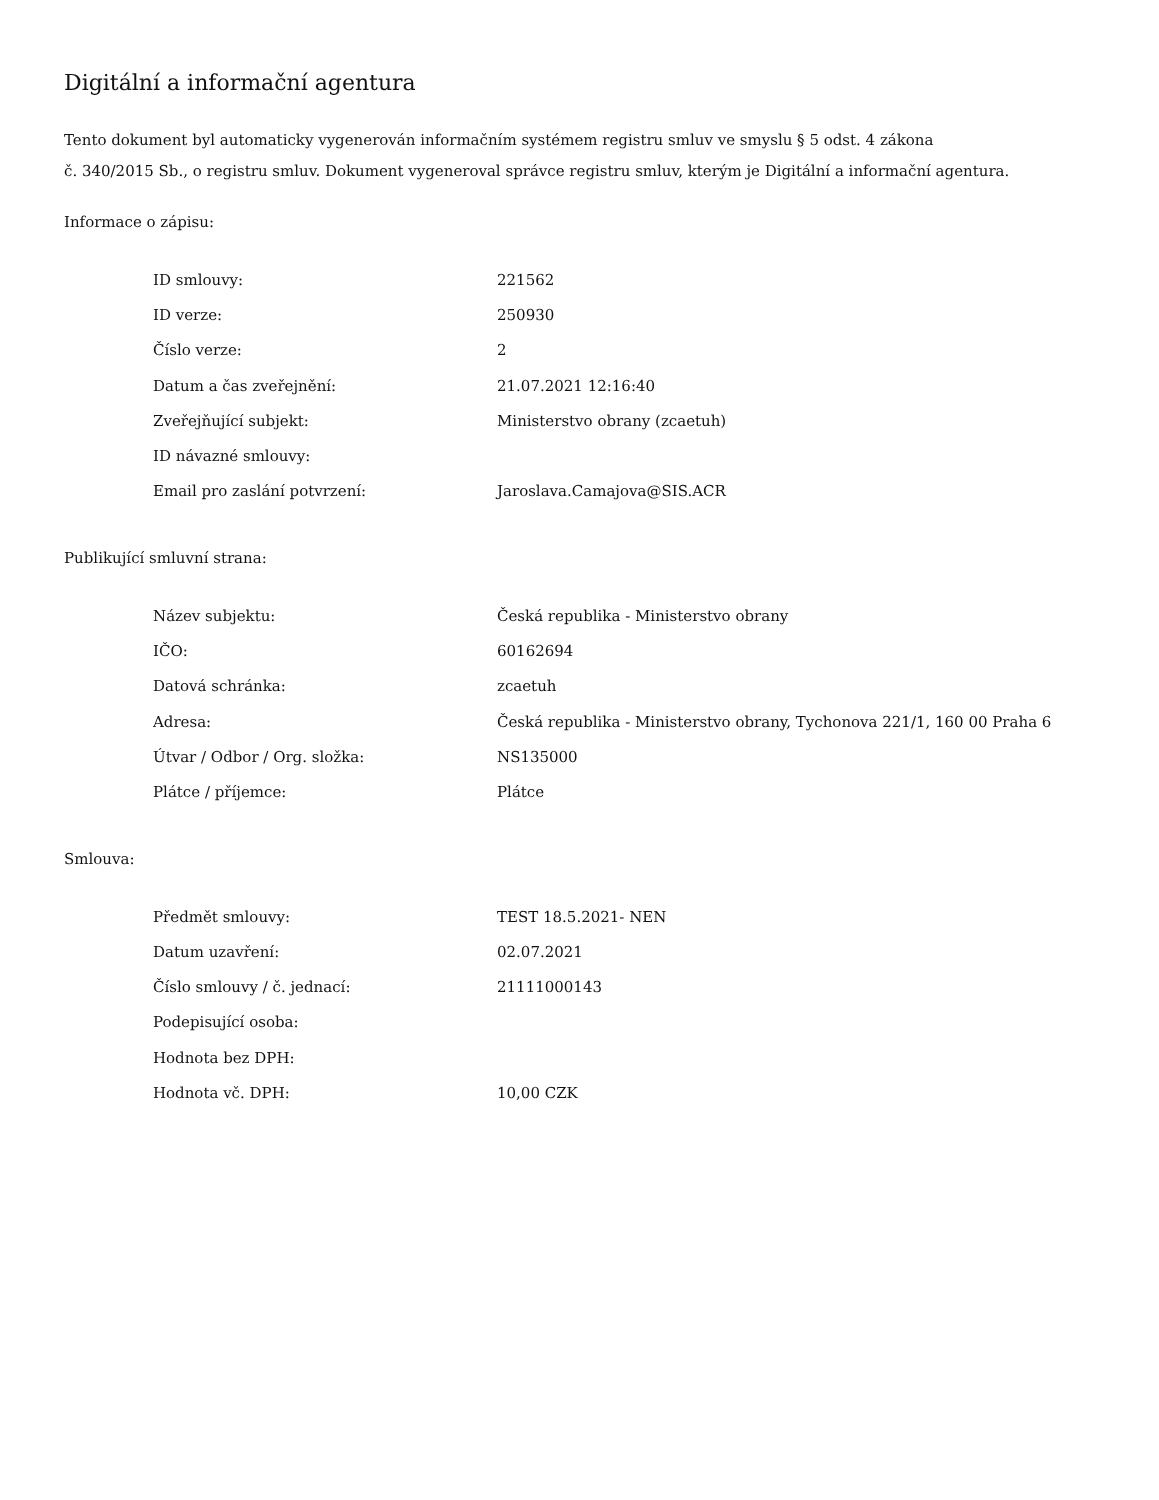Digitální a informační agentura
Tento dokument byl automaticky vygenerován informačním systémem registru smluv ve smyslu § 5 odst. 4 zákona
č. 340/2015 Sb., o registru smluv. Dokument vygeneroval správce registru smluv, kterým je Digitální a informační agentura.
Informace o zápisu:
| ID smlouvy: | 221562 |
| ID verze: | 250930 |
| Číslo verze: | 2 |
| Datum a čas zveřejnění: | 21.07.2021 12:16:40 |
| Zveřejňující subjekt: | Ministerstvo obrany (zcaetuh) |
| ID návazné smlouvy: | |
| Email pro zaslání potvrzení: | Jaroslava.Camajova@SIS.ACR |
Publikující smluvní strana:
| Název subjektu: | Česká republika - Ministerstvo obrany |
| IČO: | 60162694 |
| Datová schránka: | zcaetuh |
| Adresa: | Česká republika - Ministerstvo obrany, Tychonova 221/1, 160 00 Praha 6 |
| Útvar / Odbor / Org. složka: | NS135000 |
| Plátce / příjemce: | Plátce |
Smlouva:
| Předmět smlouvy: | TEST 18.5.2021- NEN |
| Datum uzavření: | 02.07.2021 |
| Číslo smlouvy / č. jednací: | 21111000143 |
| Podepisující osoba: | |
| Hodnota bez DPH: | |
| Hodnota vč. DPH: | 10,00 CZK |